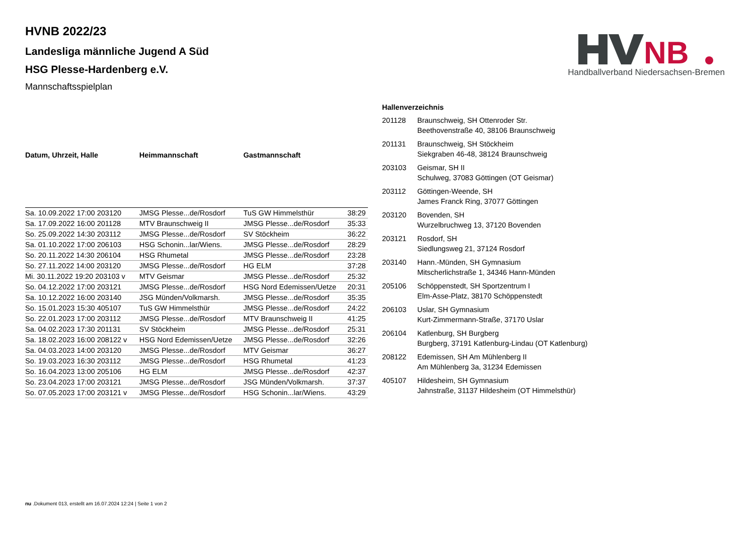NB
Handballverband Niedersachsen-Bremen
HVNB 2022/23
Landesliga männliche Jugend A Süd
HSG Plesse-Hardenberg e.V.
Mannschaftsspielplan
| Datum, Uhrzeit, Halle | Heimmannschaft | Gastmannschaft | |
| --- | --- | --- | --- |
| Sa. 10.09.2022 17:00 203120 | JMSG Plesse...de/Rosdorf | TuS GW Himmelsthür | 38:29 |
| Sa. 17.09.2022 16:00 201128 | MTV Braunschweig II | JMSG Plesse...de/Rosdorf | 35:33 |
| So. 25.09.2022 14:30 203112 | JMSG Plesse...de/Rosdorf | SV Stöckheim | 36:22 |
| Sa. 01.10.2022 17:00 206103 | HSG Schonin...lar/Wiens. | JMSG Plesse...de/Rosdorf | 28:29 |
| So. 20.11.2022 14:30 206104 | HSG Rhumetal | JMSG Plesse...de/Rosdorf | 23:28 |
| So. 27.11.2022 14:00 203120 | JMSG Plesse...de/Rosdorf | HG ELM | 37:28 |
| Mi. 30.11.2022 19:20 203103 v | MTV Geismar | JMSG Plesse...de/Rosdorf | 25:32 |
| So. 04.12.2022 17:00 203121 | JMSG Plesse...de/Rosdorf | HSG Nord Edemissen/Uetze | 20:31 |
| Sa. 10.12.2022 16:00 203140 | JSG Münden/Volkmarsh. | JMSG Plesse...de/Rosdorf | 35:35 |
| So. 15.01.2023 15:30 405107 | TuS GW Himmelsthür | JMSG Plesse...de/Rosdorf | 24:22 |
| So. 22.01.2023 17:00 203112 | JMSG Plesse...de/Rosdorf | MTV Braunschweig II | 41:25 |
| Sa. 04.02.2023 17:30 201131 | SV Stöckheim | JMSG Plesse...de/Rosdorf | 25:31 |
| Sa. 18.02.2023 16:00 208122 v | HSG Nord Edemissen/Uetze | JMSG Plesse...de/Rosdorf | 32:26 |
| Sa. 04.03.2023 14:00 203120 | JMSG Plesse...de/Rosdorf | MTV Geismar | 36:27 |
| So. 19.03.2023 16:30 203112 | JMSG Plesse...de/Rosdorf | HSG Rhumetal | 41:23 |
| So. 16.04.2023 13:00 205106 | HG ELM | JMSG Plesse...de/Rosdorf | 42:37 |
| So. 23.04.2023 17:00 203121 | JMSG Plesse...de/Rosdorf | JSG Münden/Volkmarsh. | 37:37 |
| So. 07.05.2023 17:00 203121 v | JMSG Plesse...de/Rosdorf | HSG Schonin...lar/Wiens. | 43:29 |
| Hallenverzeichnis | |
| --- | --- |
| 201128 | Braunschweig, SH Ottenroder Str. Beethovenstraße 40, 38106 Braunschweig |
| 201131 | Braunschweig, SH Stöckheim Siekgraben 46-48, 38124 Braunschweig |
| 203103 | Geismar, SH II Schulweg, 37083 Göttingen (OT Geismar) |
| 203112 | Göttingen-Weende, SH James Franck Ring, 37077 Göttingen |
| 203120 | Bovenden, SH Wurzelbruchweg 13, 37120 Bovenden |
| 203121 | Rosdorf, SH Siedlungsweg 21, 37124 Rosdorf |
| 203140 | Hann.-Münden, SH Gymnasium Mitscherlichstraße 1, 34346 Hann-Münden |
| 205106 | Schöppenstedt, SH Sportzentrum I Elm-Asse-Platz, 38170 Schöppenstedt |
| 206103 | Uslar, SH Gymnasium Kurt-Zimmermann-Straße, 37170 Uslar |
| 206104 | Katlenburg, SH Burgberg Burgberg, 37191 Katlenburg-Lindau (OT Katlenburg) |
| 208122 | Edemissen, SH Am Mühlenberg II Am Mühlenberg 3a, 31234 Edemissen |
| 405107 | Hildesheim, SH Gymnasium Jahnstraße, 31137 Hildesheim (OT Himmelsthür) |
nu .Dokument 013, erstellt am 16.07.2024 12:24 | Seite 1 von 2